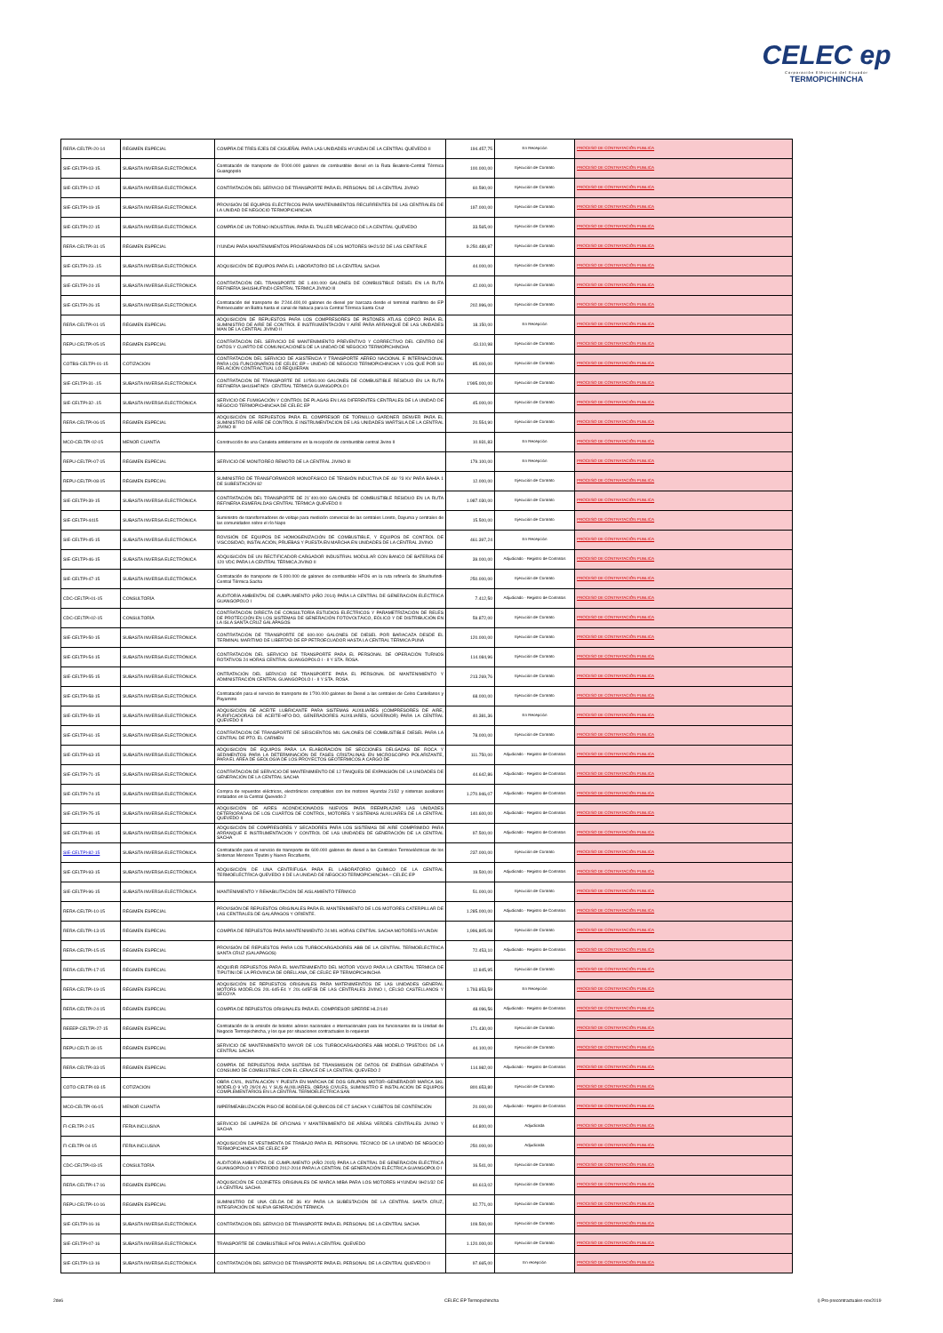CELEC ep
Corporación Eléctrica del Ecuador
TERMOPICHINCHA
| RERA-CELTPI-20-14 | RÉGIMEN ESPECIAL | COMPRA DE TRES EJES DE CIGUEÑAL PARA LAS UNIDADES HYUNDAI DE LA CENTRAL QUEVEDO II | 194.457,75 | En Recepción | PROCESO DE CONTRATACIÓN PUBLICA |
| SIE-CELTPI-03-15. | SUBASTA INVERSA ELECTRÓNICA | Contratación de transporte de 5'000.000 galones de combustible diesel en la Ruta Beaterio-Central Térmica Guangopolo | 100.000,00 | Ejecución de Contrato | PROCESO DE CONTRATACIÓN PUBLICA |
| SIE-CELTPI-12-15 | SUBASTA INVERSA ELECTRÓNICA | CONTRATACIÓN DEL SERVICIO DE TRANSPORTE PARA EL PERSONAL DE LA CENTRAL JIVINO | 60.590,00 | Ejecución de Contrato | PROCESO DE CONTRATACIÓN PUBLICA |
| SIE-CELTPI-19-15 | SUBASTA INVERSA ELECTRÓNICA | PROVISIÓN DE EQUIPOS ELÉCTRICOS PARA MANTENIMIENTOS RECURRENTES DE LAS CENTRALES DE LA UNIDAD DE NEGOCIO TERMOPICHINCHA | 197.000,00 | Ejecución de Contrato | PROCESO DE CONTRATACIÓN PUBLICA |
| SIE-CELTPI-22-15 | SUBASTA INVERSA ELECTRÓNICA | COMPRA DE UN TORNO INDUSTRIAL PARA EL TALLER MECÁNICO DE LA CENTRAL QUEVEDO | 33.565,00 | Ejecución de Contrato | PROCESO DE CONTRATACIÓN PUBLICA |
| RERA-CELTPI-31-15 | RÉGIMEN ESPECIAL | IYUNDAI PARA MANTENIMIENTOS PROGRAMADOS DE LOS MOTORES 9H21/32 DE LAS CENTRALE | 9.250.489,87 | Ejecución de Contrato | PROCESO DE CONTRATACIÓN PUBLICA |
| SIE-CELTPI-23-.15 | SUBASTA INVERSA ELECTRÓNICA | ADQUISICIÓN DE EQUIPOS PARA EL LABORATORIO DE LA CENTRAL SACHA | 44.000,00 | Ejecución de Contrato | PROCESO DE CONTRATACIÓN PUBLICA |
| SIE-CELTPI-24-15 | SUBASTA INVERSA ELECTRÓNICA | CONTRATACIÓN DEL TRANSPORTE DE 1.400.000 GALONES DE COMBUSTIBLE DIESEL EN LA RUTA REFINERÍA SHUSHUFINDI-CENTRAL TÉRMICA JIVINO III | 42.000,00 | Ejecución de Contrato | PROCESO DE CONTRATACIÓN PUBLICA |
| SIE-CELTPI-26-15 | SUBASTA INVERSA ELECTRÓNICA | Contratación del transporte de 2'244.400,00 galones de diesel por barcaza desde el terminal marítimo de EP Petroecuador en Baltra hasta el canal de Itabaca para la Central Térmica Santa Cruz | 202.996,00 | Ejecución de Contrato | PROCESO DE CONTRATACIÓN PUBLICA |
| RERA-CELTPI-01-15 | RÉGIMEN ESPECIAL | ADQUISICIÓN DE REPUESTOS PARA LOS COMPRESORES DE PISTONES ATLAS COPCO PARA EL SUMINISTRO DE AIRE DE CONTROL E INSTRUMENTACIÓN Y AIRE PARA ARRANQUE DE LAS UNIDADES MAN DE LA CENTRAL JIVINO II | 18.150,00 | En Recepción | PROCESO DE CONTRATACIÓN PUBLICA |
| REPU-CELTPI-05-15 | RÉGIMEN ESPECIAL | CONTRATACIÓN DEL SERVICIO DE MANTENIMIENTO PREVENTIVO Y CORRECTIVO DEL CENTRO DE DATOS Y CUARTO DE COMUNICACIONES DE LA UNIDAD DE NEGOCIO TERMOPICHINCHA | 43.110,98 | Ejecución de Contrato | PROCESO DE CONTRATACIÓN PUBLICA |
| COTBS-CELTPI-01-15 | COTIZACION | CONTRATACIÓN DEL SERVICIO DE ASISTENCIA Y TRANSPORTE AÉREO NACIONAL E INTERNACIONAL PARA LOS FUNCIONARIOS DE CELEC EP – UNIDAD DE NEGOCIO TERMOPICHINCHA Y LOS QUE POR SU RELACIÓN CONTRACTUAL LO REQUIERAN | 85.000,00 | Ejecución de Contrato | PROCESO DE CONTRATACIÓN PUBLICA |
| SIE-CELTPI-31-.15 | SUBASTA INVERSA ELECTRÓNICA | CONTRATACIÓN DE TRANSPORTE DE 10'500.000 GALONES DE COMBUSTIBLE RESIDUO EN LA RUTA REFINERIA SHUSHFINDI- CENTRAL TÉRMICA GUANGOPOLO I | 1'995.000,00 | Ejecución de Contrato | PROCESO DE CONTRATACIÓN PUBLICA |
| SIE-CELTPI-32-.15 | SUBASTA INVERSA ELECTRÓNICA | SERVICIO DE FUMIGACIÓN Y CONTROL DE PLAGAS EN LAS DIFERENTES CENTRALES DE LA UNIDAD DE NEGOCIO TERMOPICHINCHA DE CELEC EP | 45.000,00 | Ejecución de Contrato | PROCESO DE CONTRATACIÓN PUBLICA |
| RERA-CELTPI-06-15 | RÉGIMEN ESPECIAL | ADQUISICIÓN DE REPUESTOS PARA EL COMPRESOR DE TORNILLO GARDNER DENVER PARA EL SUMINISTRO DE AIRE DE CONTROL E INSTRUMENTACION DE LAS UNIDADES WARTSILA DE LA CENTRAL JIVINO III | 20.554,90 | Ejecución de Contrato | PROCESO DE CONTRATACIÓN PUBLICA |
| MCO-CELTPI-02-15 | MENOR CUANTÍA | Construcción de una Canaleta antiderrame en la recepción de combustible central Jivino II | 10.931,83 | En Recepción | PROCESO DE CONTRATACIÓN PUBLICA |
| REPU-CELTPI-07-15 | RÉGIMEN ESPECIAL | SERVICIO DE MONITOREO REMOTO DE LA CENTRAL JIVINO III | 179.100,00 | En Recepción | PROCESO DE CONTRATACIÓN PUBLICA |
| REPU-CELTPI-08-15 | RÉGIMEN ESPECIAL | SUMINISTRO DE TRANSFORMADOR MONOFÁSICO DE TENSIÓN INDUCTIVA DE 46/ ?3 KV PARA BAHÍA 1 DE SUBESTACIÓN 82 | 12.000,00 | Ejecución de Contrato | PROCESO DE CONTRATACIÓN PUBLICA |
| SIE-CELTPI-39-15 | SUBASTA INVERSA ELECTRÓNICA | CONTRATACIÓN DEL TRANSPORTE DE 21´400.000 GALONES DE COMBUSTIBLE RESIDUO EN LA RUTA REFINERIA ESMERALDAS CENTRAL TÉRMICA QUEVEDO II | 1.987.030,00 | Ejecución de Contrato | PROCESO DE CONTRATACIÓN PUBLICA |
| SIE-CELTPI-4415 | SUBASTA INVERSA ELECTRÓNICA | Suministro de transformadores de voltaje para medición comercial de las centrales Loreto, Dayuma y centrales de las comunidades sobre el río Napo | 15.500,00 | Ejecución de Contrato | PROCESO DE CONTRATACIÓN PUBLICA |
| SIE-CELTPI-45-15 | SUBASTA INVERSA ELECTRÓNICA | ROVISIÓN DE EQUIPOS DE HOMOGENIZACIÓN DE COMBUSTIBLE, Y EQUIPOS DE CONTROL DE VISCOSIDAD, INSTALACIÓN, PRUEBAS Y PUESTA EN MARCHA EN UNIDADES DE LA CENTRAL JIVINO | 461.397,24 | En Recepción | PROCESO DE CONTRATACIÓN PUBLICA |
| SIE-CELTPI-46-15 | SUBASTA INVERSA ELECTRÓNICA | ADQUISICIÓN DE UN RECTIFICADOR-CARGADOR INDUSTRIAL MODULAR CON BANCO DE BATERIAS DE 120 VDC PARA LA CENTRAL TÉRMICA JIVINO II | 39.000,00 | Adjudicado - Registro de Contratos | PROCESO DE CONTRATACIÓN PUBLICA |
| SIE-CELTPI-47-15 | SUBASTA INVERSA ELECTRÓNICA | Contratación de transporte de 5.000.000 de galones de combustible HFO6 en la ruta refinería de Shushufindi- Central Térmica Sacha | 250.000,00 | Ejecución de Contrato | PROCESO DE CONTRATACIÓN PUBLICA |
| CDC-CELTPI-01-15 | CONSULTORÍA | AUDITORÍA AMBIENTAL DE CUMPLIMIENTO (AÑO 2014) PARA LA CENTRAL DE GENERACIÓN ELÉCTRICA GUANGOPOLO I | 7.412,50 | Adjudicado - Registro de Contratos | PROCESO DE CONTRATACIÓN PUBLICA |
| CDC-CELTPI-02-15 | CONSULTORÍA | CONTRATACIÓN DIRECTA DE CONSULTORÍA ESTUDIOS ELÉCTRICOS Y PARAMETRIZACIÓN DE RELÉS DE PROTECCIÓN EN LOS SISTEMAS DE GENERACIÓN FOTOVOLTÁICO, EÓLICO Y DE DISTRIBUCIÓN EN LA ISLA SANTA CRUZ GALÁPAGOS | 59.872,00 | Ejecución de Contrato | PROCESO DE CONTRATACIÓN PUBLICA |
| SIE-CELTPI-50-15 | SUBASTA INVERSA ELECTRÓNICA | CONTRATACIÓN DE TRANSPORTE DE 600.000 GALONES DE DIESEL POR BARACAZA DESDE EL TERMINAL MARÍTIMO DE LIBERTAD DE EP PETROECUADOR HASTA LA CENTRAL TÉRMICA PUNÁ | 120.000,00 | Ejecución de Contrato | PROCESO DE CONTRATACIÓN PUBLICA |
| SIE-CELTPI-54-15 | SUBASTA INVERSA ELECTRÓNICA | CONTRATACIÓN DEL SERVICIO DE TRANSPORTE PARA EL PERSONAL DE OPERACIÓN TURNOS ROTATIVOS 24 HORAS CENTRAL GUANGOPOLO I - II Y STA. ROSA. | 114.084,96 | Ejecución de Contrato | PROCESO DE CONTRATACIÓN PUBLICA |
| SIE-CELTPI-55-15 | SUBASTA INVERSA ELECTRÓNICA | ONTRATACIÓN DEL SERVICIO DE TRANSPORTE PARA EL PERSONAL DE MANTENIMIENTO Y ADMINISTRACIÓN CENTRAL GUANGOPOLO I - II Y STA. ROSA. | 213.269,76 | Ejecución de Contrato | PROCESO DE CONTRATACIÓN PUBLICA |
| SIE-CELTPI-58-15 | SUBASTA INVERSA ELECTRÓNICA | Contratación para el servicio de transporte de 1'700.000 galones de Diesel a las centrales de Celso Castellanos y Payamino | 68.000,00 | Ejecución de Contrato | PROCESO DE CONTRATACIÓN PUBLICA |
| SIE-CELTPI-59-15 | SUBASTA INVERSA ELECTRÓNICA | ADQUISICIÓN DE ACEITE LUBRICANTE PARA SISTEMAS AUXILIARES (COMPRESORES DE AIRE, PURIFICADORAS DE ACEITE-HFO-DO, GENERADORES AUXILIARES, GOVERNOR) PARA LA CENTRAL QUEVEDO II | 40.381,36 | En Recepción | PROCESO DE CONTRATACIÓN PUBLICA |
| SIE-CELTPI-61-15 | SUBASTA INVERSA ELECTRÓNICA | CONTRATACIÓN DE TRANSPORTE DE SEISCIENTOS MIL GALONES DE COMBUSTIBLE DIESEL PARA LA CENTRAL DE PTO. EL CARMEN | 78.000,00 | Ejecución de Contrato | PROCESO DE CONTRATACIÓN PUBLICA |
| SIE-CELTPI-63-15 | SUBASTA INVERSA ELECTRÓNICA | ADQUISICIÓN DE EQUIPOS PARA LA ELABORACIÓN DE SECCIONES DELGADAS DE ROCA Y SEDIMENTOS PARA LA DETERMINACIÓN DE FASES CRISTALINAS EN MICROSCOPIO POLARIZANTE, PARA EL ÁREA DE GEOLOGÍA DE LOS PROYECTOS GEOTÉRMICOS A CARGO DE | 111.750,00 | Adjudicado - Registro de Contratos | PROCESO DE CONTRATACIÓN PUBLICA |
| SIE-CELTPI-71-15 | SUBASTA INVERSA ELECTRÓNICA | CONTRATACIÓN DE SERVICIO DE MANTENIMIENTO DE 12 TANQUES DE EXPANSIÓN DE LA UNIDADES DE GENERACIÓN DE LA CENTRAL SACHA | 44.642,86 | Adjudicado - Registro de Contratos | PROCESO DE CONTRATACIÓN PUBLICA |
| SIE-CELTPI-74-15 | SUBASTA INVERSA ELECTRÓNICA | Compra de repuestos eléctricos, electrónicos compatibles con los motores Hyundai 21/32 y sistemas auxiliares instalados en la Central Quevedo 2 | 1.270.946,07 | Adjudicado - Registro de Contratos | PROCESO DE CONTRATACIÓN PUBLICA |
| SIE-CELTPI-75-15 | SUBASTA INVERSA ELECTRÓNICA | ADQUISICIÓN DE AIRES ACONDICIONADOS NUEVOS PARA REEMPLAZAR LAS UNIDADES DETERIORADAS DE LOS CUARTOS DE CONTROL, MOTORES Y SISTEMAS AUXILIARES DE LA CENTRAL QUEVEDO II | 140.600,00 | Adjudicado - Registro de Contratos | PROCESO DE CONTRATACIÓN PUBLICA |
| SIE-CELTPI-81-15 | SUBASTA INVERSA ELECTRÓNICA | ADQUISICIÓN DE COMPRESORES Y SECADORES PARA LOS SISTEMAS DE AIRE COMPRIMIDO PARA ARRANQUE E INSTRUMENTACION Y CONTROL DE LAS UNIDADES DE GENERACIÓN DE LA CENTRAL SACHA | 97.500,00 | Adjudicado - Registro de Contratos | PROCESO DE CONTRATACIÓN PUBLICA |
| SIE-CELTPI-82-15 | SUBASTA INVERSA ELECTRÓNICA | Contratación para el servicio de transporte de 600.000 galones de diesel a las Centrales Termoeléctricas de los Sistemas Menores Tiputini y Nuevo Rocafuerte, | 237.000,00 | Ejecución de Contrato | PROCESO DE CONTRATACIÓN PUBLICA |
| SIE-CELTPI-93-15 | SUBASTA INVERSA ELECTRÓNICA | ADQUISICIÓN DE UNA CENTRÍFUGA PARA EL LABORATORIO QUÍMICO DE LA CENTRAL TERMOELÉCTRICA QUEVEDO II DE LA UNIDAD DE NEGOCIO TERMOPICHINCHA – CELEC EP | 19.500,00 | Adjudicado - Registro de Contratos | PROCESO DE CONTRATACIÓN PUBLICA |
| SIE-CELTPI-96-15 | SUBASTA INVERSA ELECTRÓNICA | MANTENIMIENTO Y REHABILITACIÓN DE AISLAMIENTO TÉRMICO | 51.000,00 | Ejecución de Contrato | PROCESO DE CONTRATACIÓN PUBLICA |
| RERA-CELTPI-10-15 | RÉGIMEN ESPECIAL | PROVISIÓN DE REPUESTOS ORIGINALES PARA EL MANTENIMIENTO DE LOS MOTORES CATERPILLAR DE LAS CENTRALES DE GALÁPAGOS Y ORIENTE. | 1.285.000,00 | Adjudicado - Registro de Contratos | PROCESO DE CONTRATACIÓN PUBLICA |
| RERA-CELTPI-13-15 | RÉGIMEN ESPECIAL | COMPRA DE REPUESTOS PARA MANTENIMIENTO 24 MIL HORAS CENTRAL SACHA MOTORES HYUNDAI | 1,996,805.08 | Ejecución de Contrato | PROCESO DE CONTRATACIÓN PUBLICA |
| RERA-CELTPI-15-15 | RÉGIMEN ESPECIAL | PROVISIÓN DE REPUESTOS PARA LOS TURBOCARGADORES ABB DE LA CENTRAL TERMOELÉCTRICA SANTA CRUZ (GALAPAGOS) | 72.453,10 | Adjudicado - Registro de Contratos | PROCESO DE CONTRATACIÓN PUBLICA |
| RERA-CELTPI-17-15 | RÉGIMEN ESPECIAL | ADQUIRIR REPUESTOS PARA EL MANTENIMIENTO DEL MOTOR VOLVO PARA LA CENTRAL TÉRMICA DE TIPUTINI DE LA PROVINCIA DE ORELLANA, DE CELEC EP TERMOPICHINCHA | 12.845,95 | Ejecución de Contrato | PROCESO DE CONTRATACIÓN PUBLICA |
| RERA-CELTPI-19-15 | RÉGIMEN ESPECIAL | ADQUISICIÓN DE REPUESTOS ORIGINALES PARA MATENIMEINTOS DE LAS UNIDADES GENERAL MOTORS MODELOS 20L-645-E4 Y 20L-645F4B DE LAS CENTRALES JIVINO I, CELSO CASTELLANOS Y SECOYA | 1.793.853,59 | En Recepción | PROCESO DE CONTRATACIÓN PUBLICA |
| RERA-CELTPI-24-15 | RÉGIMEN ESPECIAL | COMPRA DE REPUESTOS ORIGINALES PARA EL COMPRESOR SPERRE HL2/140 | 48.096,56 | Adjudicado - Registro de Contratos | PROCESO DE CONTRATACIÓN PUBLICA |
| REEEP-CELTPI-27-15 | RÉGIMEN ESPECIAL | Contratación de la emisión de boletos aéreos nacionales e internacionales para los funcionarios de la Unidad de Negocio Termopichincha, y los que por situaciones contractuales lo requieran | 171.430,00 | Ejecución de Contrato | PROCESO DE CONTRATACIÓN PUBLICA |
| REPU-CELTI-30-15 | RÉGIMEN ESPECIAL | SERVICIO DE MANTENIMIENTO MAYOR DE LOS TURBOCARGADORES ABB MODELO TPS57D01 DE LA CENTRAL SACHA | 44.100,00 | Ejecución de Contrato | PROCESO DE CONTRATACIÓN PUBLICA |
| RERA-CELTPI-33-15 | RÉGIMEN ESPECIAL | COMPRA DE REPUESTOS PARA SISTEMA DE TRANSMISION DE DATOS DE ENERGIA GENERADA Y CONSUMO DE COMBUSTIBLE CON EL CENACE DE LA CENTRAL QUEVEDO 2 | 114.982,00 | Adjudicado - Registro de Contratos | PROCESO DE CONTRATACIÓN PUBLICA |
| COTO-CELTPI-03-15 | COTIZACION | OBRA CIVIL, INSTALACIÓN Y PUESTA EN MARCHA DE DOS GRUPOS MOTOR–GENERADOR MARCA SKL MODELO 9 VD 29/24 AL Y SUS AUXILIARES, OBRAS CIVILES, SUMINISTRO E INSTALACIÓN DE EQUIPOS COMPLEMENTARIOS EN LA CENTRAL TERMOELÉCTRICA SAN | 800.653,80 | Ejecución de Contrato | PROCESO DE CONTRATACIÓN PUBLICA |
| MCO-CELTPI-06-15 | MENOR CUANTÍA | IMPERMEABILIZACIÓN PISO DE BODEGA DE QUÍMICOS DE CT SACHA Y CUBETOS DE CONTENCIÓN | 20.000,00 | Adjudicado - Registro de Contratos | PROCESO DE CONTRATACIÓN PUBLICA |
| FI-CELTPI-2-15 | FERIA INCLUSIVA | SERVICIO DE LIMPIEZA DE OFICINAS Y MANTENIMIENTO DE AREAS VERDES CENTRALES JIVINO Y SACHA | 64.800,00 | Adjudicada | PROCESO DE CONTRATACIÓN PUBLICA |
| FI-CELTPI-04-15 | FERIA INCLUSIVA | ADQUISICIÓN DE VESTIMENTA DE TRABAJO PARA EL PERSONAL TÉCNICO DE LA UNIDAD DE NEGOCIO TERMOPICHINCHA DE CELEC EP | 250.000,00 | Adjudicada | PROCESO DE CONTRATACIÓN PUBLICA |
| CDC-CELTPI-03-15 | CONSULTORÍA | AUDITORÍA AMBIENTAL DE CUMPLIMIENTO (AÑO 2015) PARA LA CENTRAL DE GENERACIÓN ELÉCTRICA GUANGOPOLO II Y PERÍODO 2012-2014 PARA LA CENTRAL DE GENERACIÓN ELÉCTRICA GUANGOPOLO I | 16.541,00 | Ejecución de Contrato | PROCESO DE CONTRATACIÓN PUBLICA |
| RERA-CELTPI-17-16 | REGIMEN ESPECIAL | ADQUISICIÓN DE COJINETES ORIGINALES DE MARCA MIBA PARA LOS MOTORES HYUNDAI 9H21/32 DE LA CENTRAL SACHA | 60.613,02 | Ejecución de Contrato | PROCESO DE CONTRATACIÓN PUBLICA |
| REPU-CELTPI-10-16 | REGIMEN ESPECIAL | SUMINISTRO DE UNA CELDA DE 36 KV PARA LA SUBESTACIÓN DE LA CENTRAL SANTA CRUZ, INTEGRACIÓN DE NUEVA GENERACIÓN TÉRMICA | 92.771,00 | Ejecución de Contrato | PROCESO DE CONTRATACIÓN PUBLICA |
| SIE-CELTPI-16-16 | SUBASTA INVERSA ELECTRÓNICA | CONTRATACION DEL SERVICIO DE TRANSPORTE PARA EL PERSONAL DE LA CENTRAL SACHA | 109.500,00 | Ejecución de Contrato | PROCESO DE CONTRATACIÓN PUBLICA |
| SIE-CELTPI-07-16 | SUBASTA INVERSA ELECTRÓNICA | TRANSPORTE DE COMBUSTIBLE HFO6 PARA LA CENTRAL QUEVEDO | 1.120.000,00 | Ejecución de Contrato | PROCESO DE CONTRATACIÓN PUBLICA |
| SIE-CELTPI-13-16 | SUBASTA INVERSA ELECTRÓNICA | CONTRATACIÓN DEL SERVICIO DE TRANSPORTE PARA EL PERSONAL DE LA CENTRAL QUEVEDO II | 97.665,00 | En recepción | PROCESO DE CONTRATACIÓN PUBLICA |
2de6 CELEC EP Termopichincha
i) Pro-precontractuales-nov2019